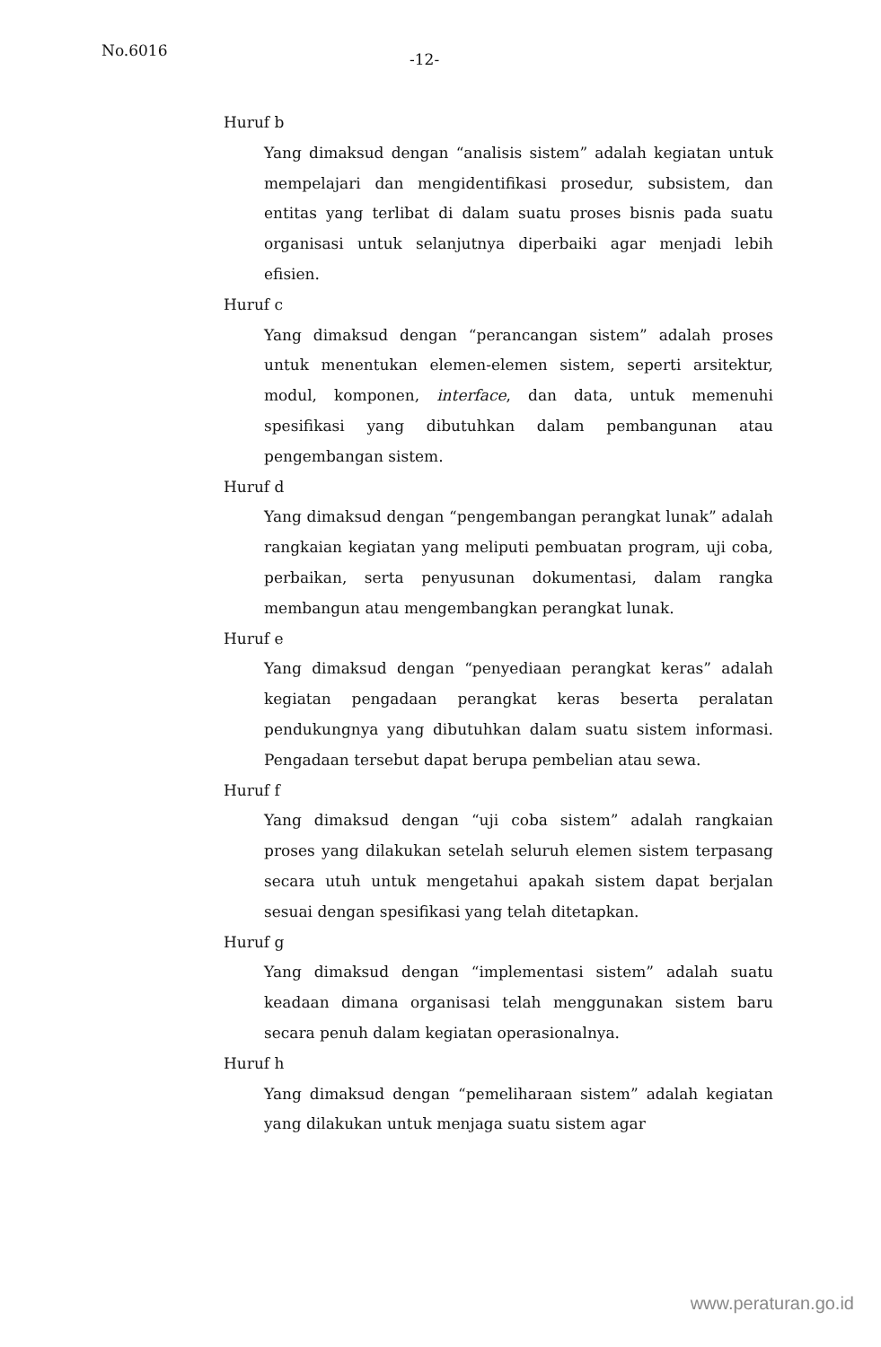No.6016 -12-
Huruf b
Yang dimaksud dengan “analisis sistem” adalah kegiatan untuk mempelajari dan mengidentifikasi prosedur, subsistem, dan entitas yang terlibat di dalam suatu proses bisnis pada suatu organisasi untuk selanjutnya diperbaiki agar menjadi lebih efisien.
Huruf c
Yang dimaksud dengan “perancangan sistem” adalah proses untuk menentukan elemen-elemen sistem, seperti arsitektur, modul, komponen, interface, dan data, untuk memenuhi spesifikasi yang dibutuhkan dalam pembangunan atau pengembangan sistem.
Huruf d
Yang dimaksud dengan “pengembangan perangkat lunak” adalah rangkaian kegiatan yang meliputi pembuatan program, uji coba, perbaikan, serta penyusunan dokumentasi, dalam rangka membangun atau mengembangkan perangkat lunak.
Huruf e
Yang dimaksud dengan “penyediaan perangkat keras” adalah kegiatan pengadaan perangkat keras beserta peralatan pendukungnya yang dibutuhkan dalam suatu sistem informasi. Pengadaan tersebut dapat berupa pembelian atau sewa.
Huruf f
Yang dimaksud dengan “uji coba sistem” adalah rangkaian proses yang dilakukan setelah seluruh elemen sistem terpasang secara utuh untuk mengetahui apakah sistem dapat berjalan sesuai dengan spesifikasi yang telah ditetapkan.
Huruf g
Yang dimaksud dengan “implementasi sistem” adalah suatu keadaan dimana organisasi telah menggunakan sistem baru secara penuh dalam kegiatan operasionalnya.
Huruf h
Yang dimaksud dengan “pemeliharaan sistem” adalah kegiatan yang dilakukan untuk menjaga suatu sistem agar
www.peraturan.go.id